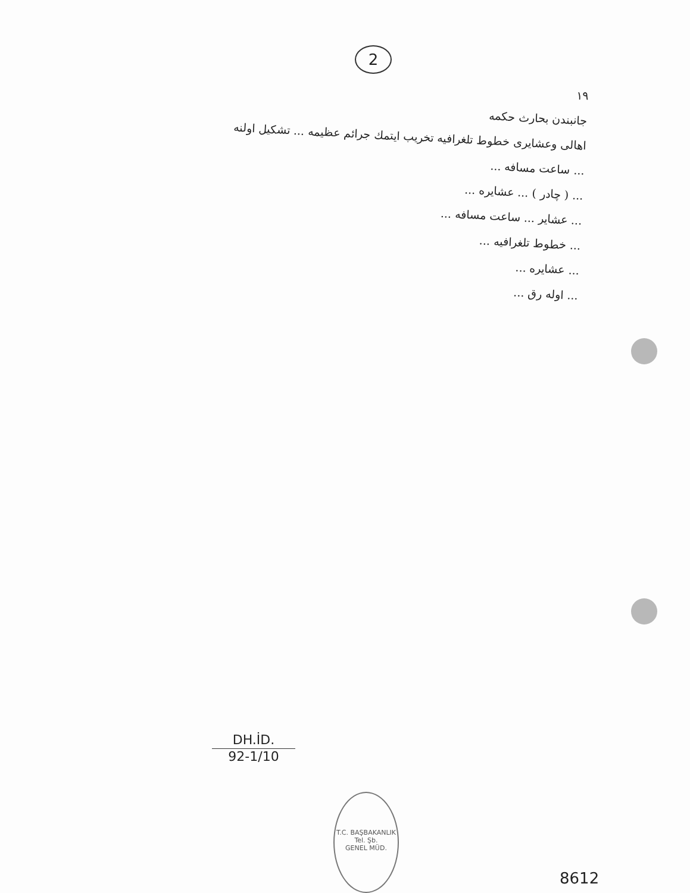2
١٩
جانبندن بحارث حكمه
اهالى وعشايرى خطوط تلغرافيه تخريب ايتمك جرائم عظيمه ... تشكيل اولنه
... ساعت مسافه ...
... ( چادر ) ... عشايره ...
... عشاير ... ساعت مسافه ...
... خطوط تلغرافيه ...
... عشايره ...
... اوله رق ...
DH.İD.
92-1/10
T.C. BAŞBAKANLIK
Tel. Şb.
GENEL MÜD.
8612